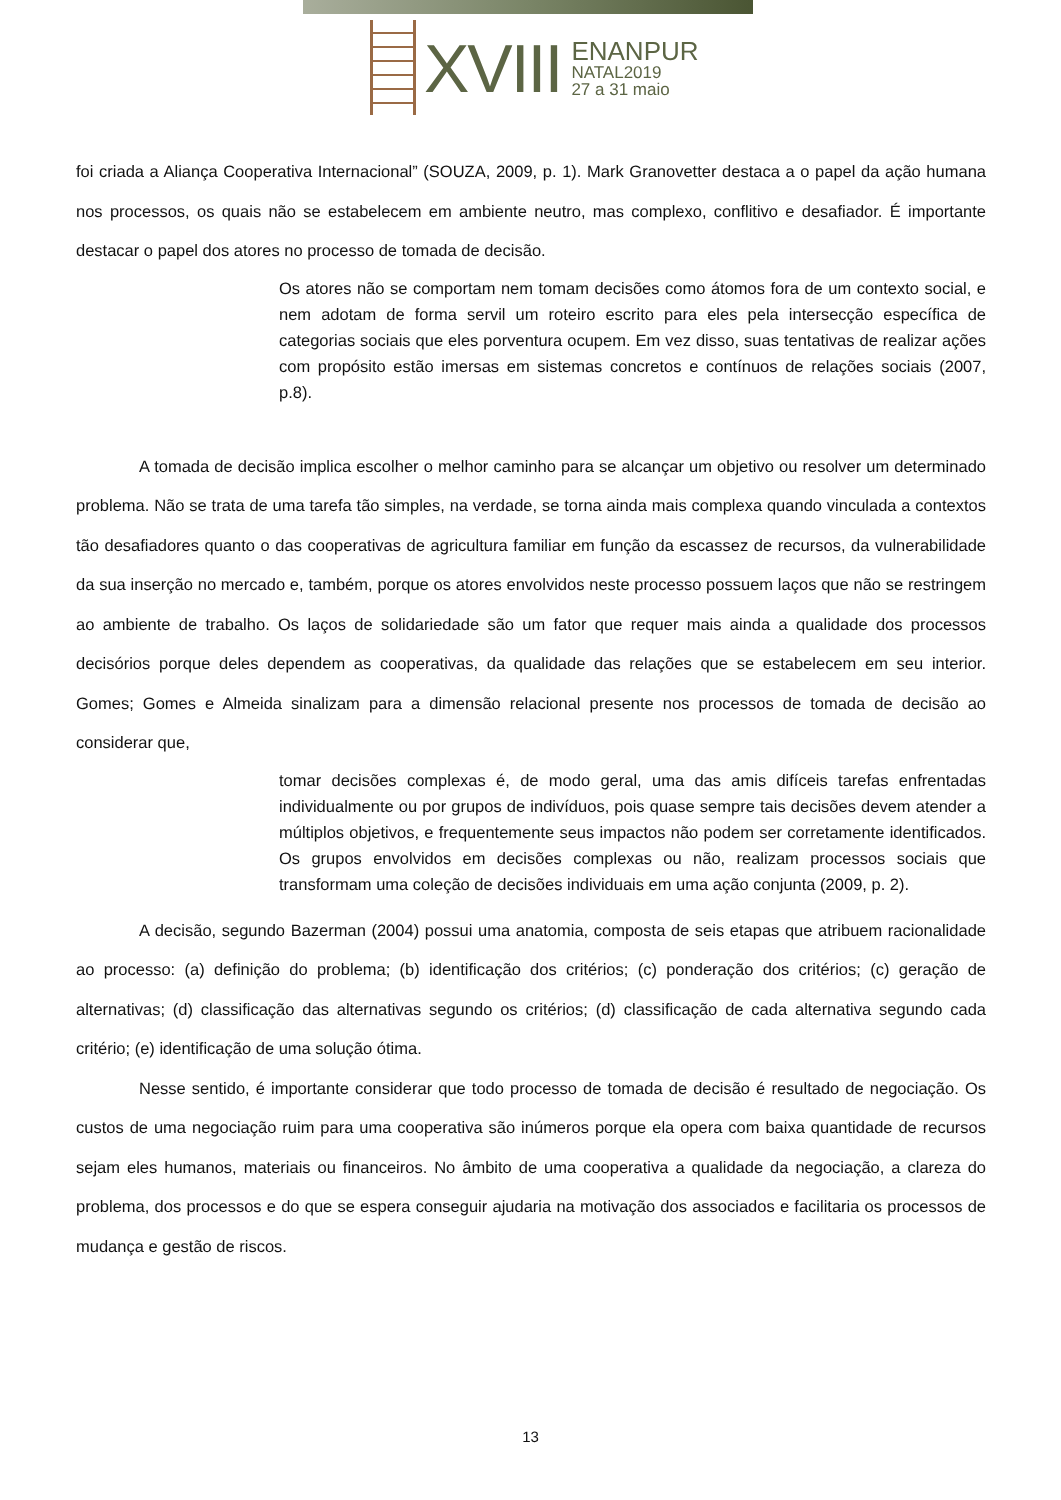XVIII
ENANPUR
NATAL2019
27 a 31 maio
foi criada a Aliança Cooperativa Internacional” (SOUZA, 2009, p. 1). Mark Granovetter destaca a o papel da ação humana nos processos, os quais não se estabelecem em ambiente neutro, mas complexo, conflitivo e desafiador. É importante destacar o papel dos atores no processo de tomada de decisão.
Os atores não se comportam nem tomam decisões como átomos fora de um contexto social, e nem adotam de forma servil um roteiro escrito para eles pela intersecção específica de categorias sociais que eles porventura ocupem. Em vez disso, suas tentativas de realizar ações com propósito estão imersas em sistemas concretos e contínuos de relações sociais (2007, p.8).
A tomada de decisão implica escolher o melhor caminho para se alcançar um objetivo ou resolver um determinado problema. Não se trata de uma tarefa tão simples, na verdade, se torna ainda mais complexa quando vinculada a contextos tão desafiadores quanto o das cooperativas de agricultura familiar em função da escassez de recursos, da vulnerabilidade da sua inserção no mercado e, também, porque os atores envolvidos neste processo possuem laços que não se restringem ao ambiente de trabalho. Os laços de solidariedade são um fator que requer mais ainda a qualidade dos processos decisórios porque deles dependem as cooperativas, da qualidade das relações que se estabelecem em seu interior. Gomes; Gomes e Almeida sinalizam para a dimensão relacional presente nos processos de tomada de decisão ao considerar que,
tomar decisões complexas é, de modo geral, uma das amis difíceis tarefas enfrentadas individualmente ou por grupos de indivíduos, pois quase sempre tais decisões devem atender a múltiplos objetivos, e frequentemente seus impactos não podem ser corretamente identificados. Os grupos envolvidos em decisões complexas ou não, realizam processos sociais que transformam uma coleção de decisões individuais em uma ação conjunta (2009, p. 2).
A decisão, segundo Bazerman (2004) possui uma anatomia, composta de seis etapas que atribuem racionalidade ao processo: (a) definição do problema; (b) identificação dos critérios; (c) ponderação dos critérios; (c) geração de alternativas; (d) classificação das alternativas segundo os critérios; (d) classificação de cada alternativa segundo cada critério; (e) identificação de uma solução ótima.
Nesse sentido, é importante considerar que todo processo de tomada de decisão é resultado de negociação. Os custos de uma negociação ruim para uma cooperativa são inúmeros porque ela opera com baixa quantidade de recursos sejam eles humanos, materiais ou financeiros. No âmbito de uma cooperativa a qualidade da negociação, a clareza do problema, dos processos e do que se espera conseguir ajudaria na motivação dos associados e facilitaria os processos de mudança e gestão de riscos.
13